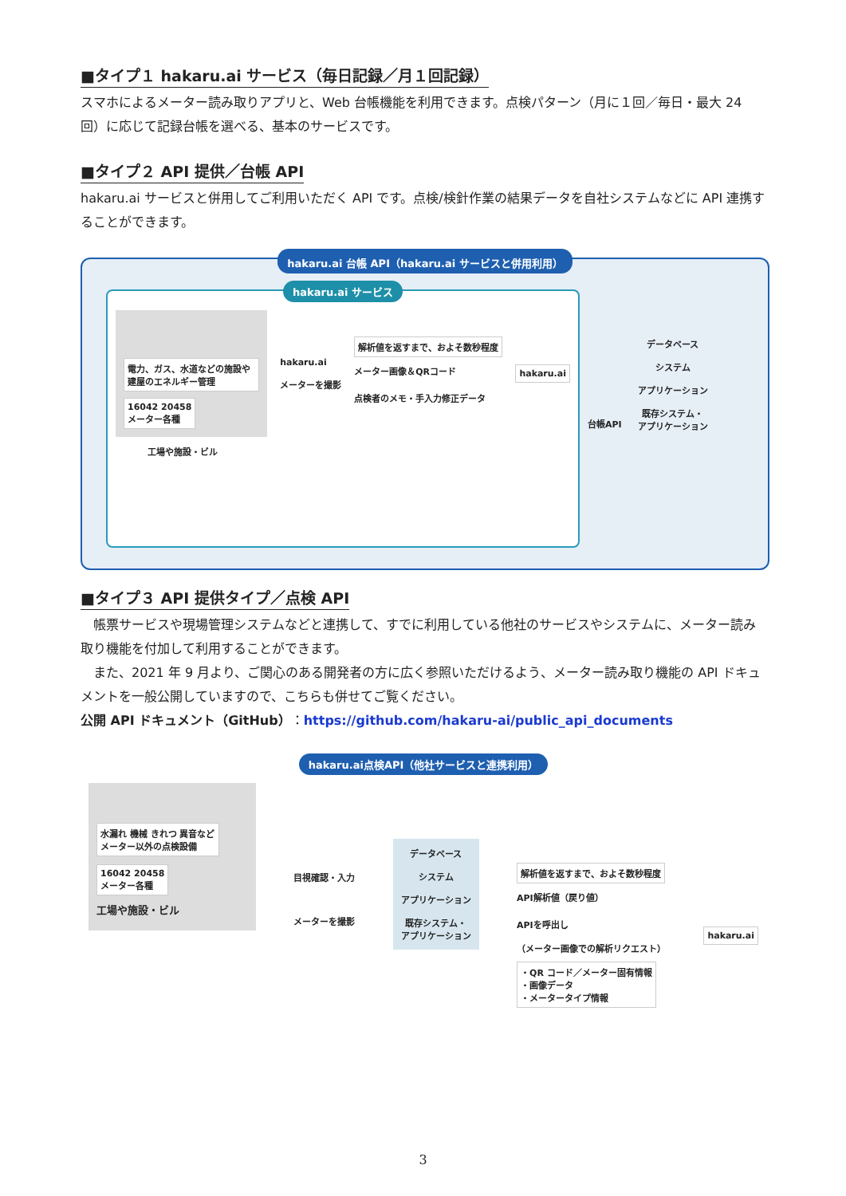■タイプ１ hakaru.ai サービス（毎日記録／月１回記録）
スマホによるメーター読み取りアプリと、Web 台帳機能を利用できます。点検パターン（月に１回／毎日・最大 24 回）に応じて記録台帳を選べる、基本のサービスです。
■タイプ２ API 提供／台帳 API
hakaru.ai サービスと併用してご利用いただく API です。点検/検針作業の結果データを自社システムなどに API 連携することができます。
hakaru.ai 台帳 API（hakaru.ai サービスと併用利用）
hakaru.ai サービス
電力、ガス、水道などの施設や建屋のエネルギー管理
16042 20458
メーター各種
hakaru.ai
メーターを撮影
解析値を返すまで、およそ数秒程度
メーター画像＆QRコード
点検者のメモ・手入力修正データ
hakaru.ai
工場や施設・ビル
台帳API
データベース
システム
アプリケーション
既存システム・
アプリケーション
■タイプ３ API 提供タイプ／点検 API
　帳票サービスや現場管理システムなどと連携して、すでに利用している他社のサービスやシステムに、メーター読み取り機能を付加して利用することができます。
　また、2021 年 9 月より、ご関心のある開発者の方に広く参照いただけるよう、メーター読み取り機能の API ドキュメントを一般公開していますので、こちらも併せてご覧ください。
公開 API ドキュメント（GitHub）：https://github.com/hakaru-ai/public_api_documents
hakaru.ai点検API（他社サービスと連携利用）
水漏れ 機械 きれつ 異音など
メーター以外の点検設備
16042 20458
メーター各種
工場や施設・ビル
目視確認・入力
メーターを撮影
データベース
システム
アプリケーション
既存システム・
アプリケーション
解析値を返すまで、およそ数秒程度
API解析値（戻り値）
APIを呼出し
（メーター画像での解析リクエスト）
・QR コード／メーター固有情報
・画像データ
・メータータイプ情報
hakaru.ai
3